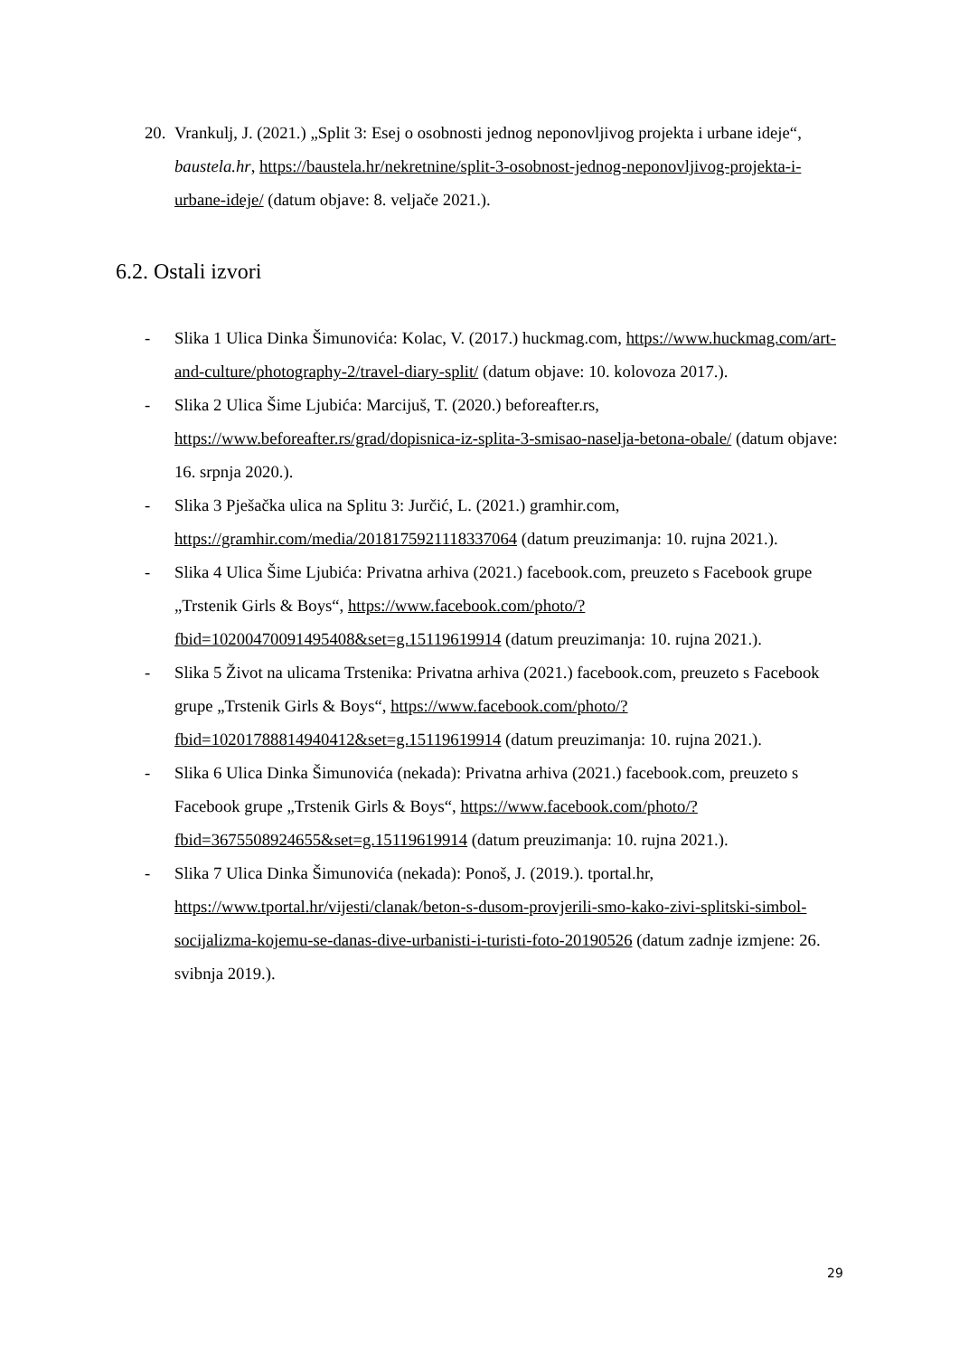20. Vrankulj, J. (2021.) „Split 3: Esej o osobnosti jednog neponovljivog projekta i urbane ideje“, baustela.hr, https://baustela.hr/nekretnine/split-3-osobnost-jednog-neponovljivog-projekta-i-urbane-ideje/ (datum objave: 8. veljače 2021.).
6.2. Ostali izvori
- Slika 1 Ulica Dinka Šimunovića: Kolac, V. (2017.) huckmag.com, https://www.huckmag.com/art-and-culture/photography-2/travel-diary-split/ (datum objave: 10. kolovoza 2017.).
- Slika 2 Ulica Šime Ljubića: Marcijuš, T. (2020.) beforeafter.rs, https://www.beforeafter.rs/grad/dopisnica-iz-splita-3-smisao-naselja-betona-obale/ (datum objave: 16. srpnja 2020.).
- Slika 3 Pješačka ulica na Splitu 3: Jurčić, L. (2021.) gramhir.com, https://gramhir.com/media/2018175921118337064 (datum preuzimanja: 10. rujna 2021.).
- Slika 4 Ulica Šime Ljubića: Privatna arhiva (2021.) facebook.com, preuzeto s Facebook grupe „Trstenik Girls & Boys“, https://www.facebook.com/photo/?fbid=10200470091495408&set=g.15119619914 (datum preuzimanja: 10. rujna 2021.).
- Slika 5 Život na ulicama Trstenika: Privatna arhiva (2021.) facebook.com, preuzeto s Facebook grupe „Trstenik Girls & Boys“, https://www.facebook.com/photo/?fbid=10201788814940412&set=g.15119619914 (datum preuzimanja: 10. rujna 2021.).
- Slika 6 Ulica Dinka Šimunovića (nekada): Privatna arhiva (2021.) facebook.com, preuzeto s Facebook grupe „Trstenik Girls & Boys“, https://www.facebook.com/photo/?fbid=3675508924655&set=g.15119619914 (datum preuzimanja: 10. rujna 2021.).
- Slika 7 Ulica Dinka Šimunovića (nekada): Ponoš, J. (2019.). tportal.hr, https://www.tportal.hr/vijesti/clanak/beton-s-dusom-provjerili-smo-kako-zivi-splitski-simbol-socijalizma-kojemu-se-danas-dive-urbanisti-i-turisti-foto-20190526 (datum zadnje izmjene: 26. svibnja 2019.).
29